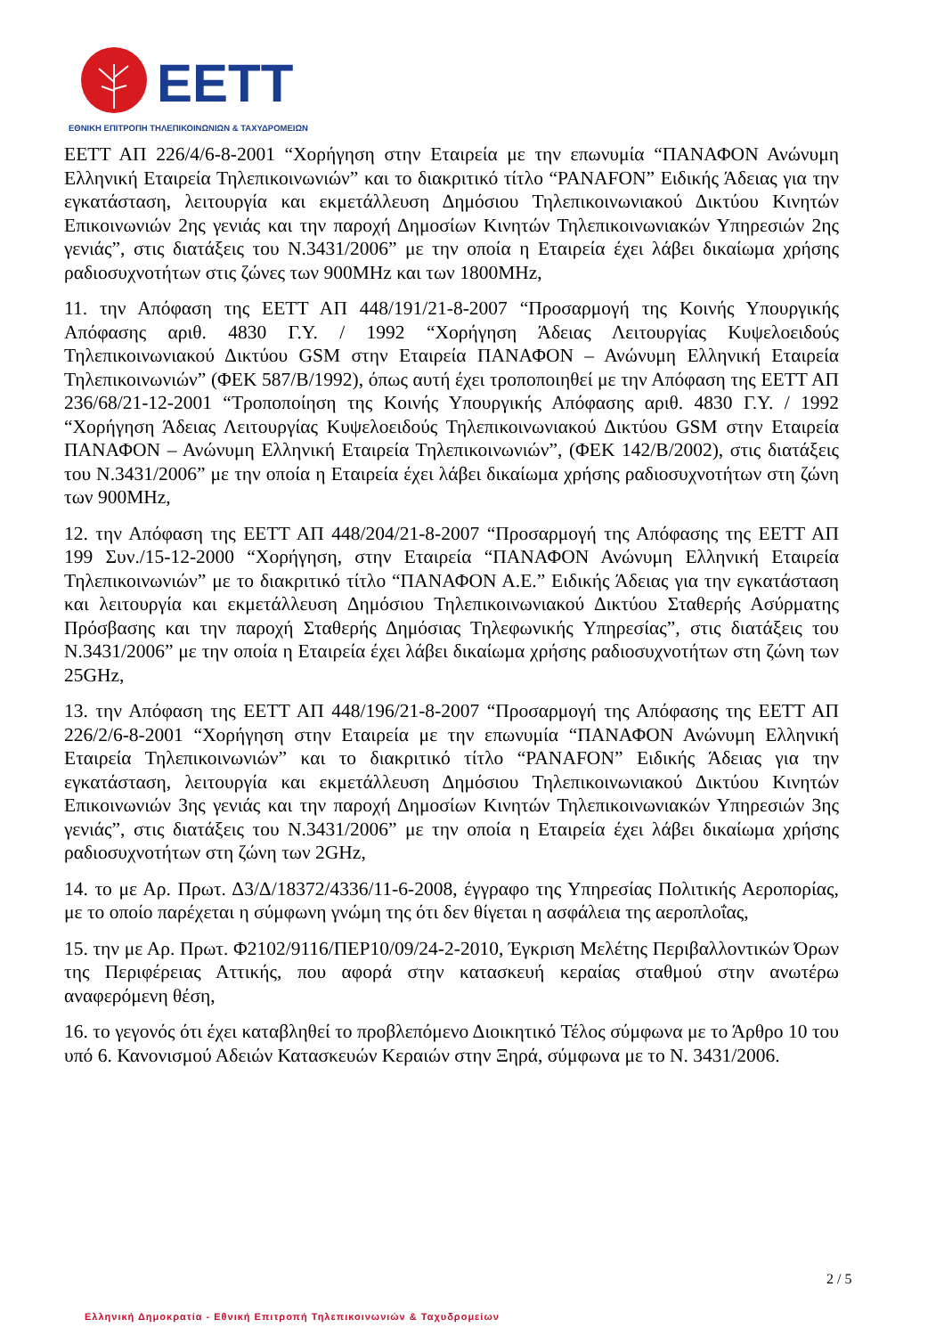EETT
ΕΘΝΙΚΗ ΕΠΙΤΡΟΠΗ ΤΗΛΕΠΙΚΟΙΝΩΝΙΩΝ & ΤΑΧΥΔΡΟΜΕΙΩΝ
ΕΕΤΤ ΑΠ 226/4/6-8-2001 “Χορήγηση στην Εταιρεία με την επωνυμία “ΠΑΝΑΦΟΝ Ανώνυμη Ελληνική Εταιρεία Τηλεπικοινωνιών” και το διακριτικό τίτλο “PANAFON” Ειδικής Άδειας για την εγκατάσταση, λειτουργία και εκμετάλλευση Δημόσιου Τηλεπικοινωνιακού Δικτύου Κινητών Επικοινωνιών 2ης γενιάς και την παροχή Δημοσίων Κινητών Τηλεπικοινωνιακών Υπηρεσιών 2ης γενιάς”, στις διατάξεις του Ν.3431/2006” με την οποία η Εταιρεία έχει λάβει δικαίωμα χρήσης ραδιοσυχνοτήτων στις ζώνες των 900MHz και των 1800MHz,
11. την Απόφαση της ΕΕΤΤ ΑΠ 448/191/21-8-2007 “Προσαρμογή της Κοινής Υπουργικής Απόφασης αριθ. 4830 Γ.Υ. / 1992 “Χορήγηση Άδειας Λειτουργίας Κυψελοειδούς Τηλεπικοινωνιακού Δικτύου GSM στην Εταιρεία ΠΑΝΑΦΟΝ – Ανώνυμη Ελληνική Εταιρεία Τηλεπικοινωνιών” (ΦΕΚ 587/Β/1992), όπως αυτή έχει τροποποιηθεί με την Απόφαση της ΕΕΤΤ ΑΠ 236/68/21-12-2001 “Τροποποίηση της Κοινής Υπουργικής Απόφασης αριθ. 4830 Γ.Υ. / 1992 “Χορήγηση Άδειας Λειτουργίας Κυψελοειδούς Τηλεπικοινωνιακού Δικτύου GSM στην Εταιρεία ΠΑΝΑΦΟΝ – Ανώνυμη Ελληνική Εταιρεία Τηλεπικοινωνιών”, (ΦΕΚ 142/Β/2002), στις διατάξεις του Ν.3431/2006” με την οποία η Εταιρεία έχει λάβει δικαίωμα χρήσης ραδιοσυχνοτήτων στη ζώνη των 900MHz,
12. την Απόφαση της ΕΕΤΤ ΑΠ 448/204/21-8-2007 “Προσαρμογή της Απόφασης της ΕΕΤΤ ΑΠ 199 Συν./15-12-2000 “Χορήγηση, στην Εταιρεία “ΠΑΝΑΦΟΝ Ανώνυμη Ελληνική Εταιρεία Τηλεπικοινωνιών” με το διακριτικό τίτλο “ΠΑΝΑΦΟΝ Α.Ε.” Ειδικής Άδειας για την εγκατάσταση και λειτουργία και εκμετάλλευση Δημόσιου Τηλεπικοινωνιακού Δικτύου Σταθερής Ασύρματης Πρόσβασης και την παροχή Σταθερής Δημόσιας Τηλεφωνικής Υπηρεσίας”, στις διατάξεις του Ν.3431/2006” με την οποία η Εταιρεία έχει λάβει δικαίωμα χρήσης ραδιοσυχνοτήτων στη ζώνη των 25GHz,
13. την Απόφαση της ΕΕΤΤ ΑΠ 448/196/21-8-2007 “Προσαρμογή της Απόφασης της ΕΕΤΤ ΑΠ 226/2/6-8-2001 “Χορήγηση στην Εταιρεία με την επωνυμία “ΠΑΝΑΦΟΝ Ανώνυμη Ελληνική Εταιρεία Τηλεπικοινωνιών” και το διακριτικό τίτλο “PANAFON” Ειδικής Άδειας για την εγκατάσταση, λειτουργία και εκμετάλλευση Δημόσιου Τηλεπικοινωνιακού Δικτύου Κινητών Επικοινωνιών 3ης γενιάς και την παροχή Δημοσίων Κινητών Τηλεπικοινωνιακών Υπηρεσιών 3ης γενιάς”, στις διατάξεις του Ν.3431/2006” με την οποία η Εταιρεία έχει λάβει δικαίωμα χρήσης ραδιοσυχνοτήτων στη ζώνη των 2GHz,
14. το με Αρ. Πρωτ. Δ3/Δ/18372/4336/11-6-2008, έγγραφο της Υπηρεσίας Πολιτικής Αεροπορίας, με το οποίο παρέχεται η σύμφωνη γνώμη της ότι δεν θίγεται η ασφάλεια της αεροπλοΐας,
15. την με Αρ. Πρωτ. Φ2102/9116/ΠΕΡ10/09/24-2-2010, Έγκριση Μελέτης Περιβαλλοντικών Όρων της Περιφέρειας Αττικής, που αφορά στην κατασκευή κεραίας σταθμού στην ανωτέρω αναφερόμενη θέση,
16. το γεγονός ότι έχει καταβληθεί το προβλεπόμενο Διοικητικό Τέλος σύμφωνα με το Άρθρο 10 του υπό 6. Κανονισμού Αδειών Κατασκευών Κεραιών στην Ξηρά, σύμφωνα με το Ν. 3431/2006.
2 / 5
Ελληνική Δημοκρατία - Εθνική Επιτροπή Τηλεπικοινωνιών & Ταχυδρομείων